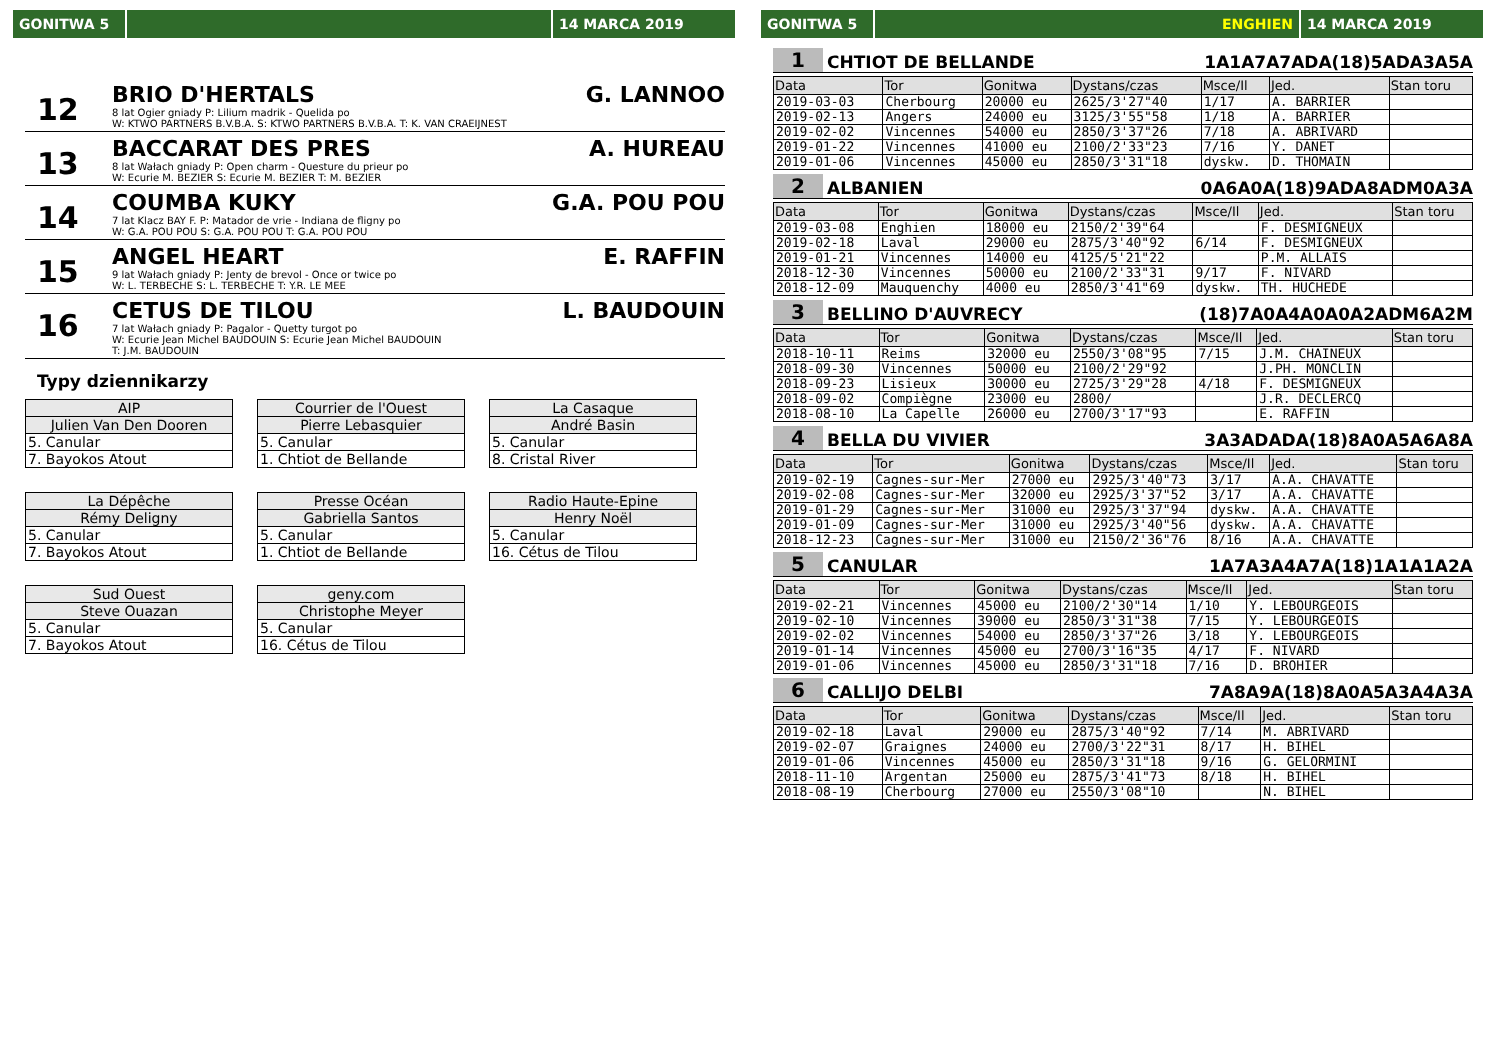GONITWA 5 14 MARCA 2019
12
BRIO D'HERTALS G. LANNOO
8 lat Ogier gniady P: Lilium madrik - Quelida po
W: KTWO PARTNERS B.V.B.A. S: KTWO PARTNERS B.V.B.A. T: K. VAN CRAEIJNEST
13
BACCARAT DES PRES A. HUREAU
8 lat Wałach gniady P: Open charm - Questure du prieur po
W: Ecurie M. BEZIER S: Ecurie M. BEZIER T: M. BEZIER
14
COUMBA KUKY G.A. POU POU
7 lat Klacz BAY F. P: Matador de vrie - Indiana de fligny po
W: G.A. POU POU S: G.A. POU POU T: G.A. POU POU
15
ANGEL HEART E. RAFFIN
9 lat Wałach gniady P: Jenty de brevol - Once or twice po
W: L. TERBECHE S: L. TERBECHE T: Y.R. LE MEE
16
CETUS DE TILOU L. BAUDOUIN
7 lat Wałach gniady P: Pagalor - Quetty turgot po
W: Ecurie Jean Michel BAUDOUIN S: Ecurie Jean Michel BAUDOUIN
T: J.M. BAUDOUIN
Typy dziennikarzy
| AIP |
| Julien Van Den Dooren |
| 5. Canular |
| 7. Bayokos Atout |
| Courrier de l'Ouest |
| Pierre Lebasquier |
| 5. Canular |
| 1. Chtiot de Bellande |
| La Casaque |
| André Basin |
| 5. Canular |
| 8. Cristal River |
| La Dépêche |
| Rémy Deligny |
| 5. Canular |
| 7. Bayokos Atout |
| Presse Océan |
| Gabriella Santos |
| 5. Canular |
| 1. Chtiot de Bellande |
| Radio Haute-Epine |
| Henry Noël |
| 5. Canular |
| 16. Cétus de Tilou |
| Sud Ouest |
| Steve Ouazan |
| 5. Canular |
| 7. Bayokos Atout |
| geny.com |
| Christophe Meyer |
| 5. Canular |
| 16. Cétus de Tilou |
GONITWA 5 ENGHIEN 14 MARCA 2019
1 CHTIOT DE BELLANDE 1A1A7A7ADA(18)5ADA3A5A
| Data | Tor | Gonitwa | Dystans/czas | Msce/Il | Jed. | Stan toru |
| --- | --- | --- | --- | --- | --- | --- |
| 2019-03-03 | Cherbourg | 20000 eu | 2625/3'27"40 | 1/17 | A. BARRIER | |
| 2019-02-13 | Angers | 24000 eu | 3125/3'55"58 | 1/18 | A. BARRIER | |
| 2019-02-02 | Vincennes | 54000 eu | 2850/3'37"26 | 7/18 | A. ABRIVARD | |
| 2019-01-22 | Vincennes | 41000 eu | 2100/2'33"23 | 7/16 | Y. DANET | |
| 2019-01-06 | Vincennes | 45000 eu | 2850/3'31"18 | dyskw. | D. THOMAIN | |
2 ALBANIEN 0A6A0A(18)9ADA8ADM0A3A
| Data | Tor | Gonitwa | Dystans/czas | Msce/Il | Jed. | Stan toru |
| --- | --- | --- | --- | --- | --- | --- |
| 2019-03-08 | Enghien | 18000 eu | 2150/2'39"64 | | F. DESMIGNEUX | |
| 2019-02-18 | Laval | 29000 eu | 2875/3'40"92 | 6/14 | F. DESMIGNEUX | |
| 2019-01-21 | Vincennes | 14000 eu | 4125/5'21"22 | | P.M. ALLAIS | |
| 2018-12-30 | Vincennes | 50000 eu | 2100/2'33"31 | 9/17 | F. NIVARD | |
| 2018-12-09 | Mauquenchy | 4000 eu | 2850/3'41"69 | dyskw. | TH. HUCHEDE | |
3 BELLINO D'AUVRECY (18)7A0A4A0A0A2ADM6A2M
| Data | Tor | Gonitwa | Dystans/czas | Msce/Il | Jed. | Stan toru |
| --- | --- | --- | --- | --- | --- | --- |
| 2018-10-11 | Reims | 32000 eu | 2550/3'08"95 | 7/15 | J.M. CHAINEUX | |
| 2018-09-30 | Vincennes | 50000 eu | 2100/2'29"92 | | J.PH. MONCLIN | |
| 2018-09-23 | Lisieux | 30000 eu | 2725/3'29"28 | 4/18 | F. DESMIGNEUX | |
| 2018-09-02 | Compiègne | 23000 eu | 2800/ | | J.R. DECLERCQ | |
| 2018-08-10 | La Capelle | 26000 eu | 2700/3'17"93 | | E. RAFFIN | |
4 BELLA DU VIVIER 3A3ADADA(18)8A0A5A6A8A
| Data | Tor | Gonitwa | Dystans/czas | Msce/Il | Jed. | Stan toru |
| --- | --- | --- | --- | --- | --- | --- |
| 2019-02-19 | Cagnes-sur-Mer | 27000 eu | 2925/3'40"73 | 3/17 | A.A. CHAVATTE | |
| 2019-02-08 | Cagnes-sur-Mer | 32000 eu | 2925/3'37"52 | 3/17 | A.A. CHAVATTE | |
| 2019-01-29 | Cagnes-sur-Mer | 31000 eu | 2925/3'37"94 | dyskw. | A.A. CHAVATTE | |
| 2019-01-09 | Cagnes-sur-Mer | 31000 eu | 2925/3'40"56 | dyskw. | A.A. CHAVATTE | |
| 2018-12-23 | Cagnes-sur-Mer | 31000 eu | 2150/2'36"76 | 8/16 | A.A. CHAVATTE | |
5 CANULAR 1A7A3A4A7A(18)1A1A1A2A
| Data | Tor | Gonitwa | Dystans/czas | Msce/Il | Jed. | Stan toru |
| --- | --- | --- | --- | --- | --- | --- |
| 2019-02-21 | Vincennes | 45000 eu | 2100/2'30"14 | 1/10 | Y. LEBOURGEOIS | |
| 2019-02-10 | Vincennes | 39000 eu | 2850/3'31"38 | 7/15 | Y. LEBOURGEOIS | |
| 2019-02-02 | Vincennes | 54000 eu | 2850/3'37"26 | 3/18 | Y. LEBOURGEOIS | |
| 2019-01-14 | Vincennes | 45000 eu | 2700/3'16"35 | 4/17 | F. NIVARD | |
| 2019-01-06 | Vincennes | 45000 eu | 2850/3'31"18 | 7/16 | D. BROHIER | |
6 CALLIJO DELBI 7A8A9A(18)8A0A5A3A4A3A
| Data | Tor | Gonitwa | Dystans/czas | Msce/Il | Jed. | Stan toru |
| --- | --- | --- | --- | --- | --- | --- |
| 2019-02-18 | Laval | 29000 eu | 2875/3'40"92 | 7/14 | M. ABRIVARD | |
| 2019-02-07 | Graignes | 24000 eu | 2700/3'22"31 | 8/17 | H. BIHEL | |
| 2019-01-06 | Vincennes | 45000 eu | 2850/3'31"18 | 9/16 | G. GELORMINI | |
| 2018-11-10 | Argentan | 25000 eu | 2875/3'41"73 | 8/18 | H. BIHEL | |
| 2018-08-19 | Cherbourg | 27000 eu | 2550/3'08"10 | | N. BIHEL | |